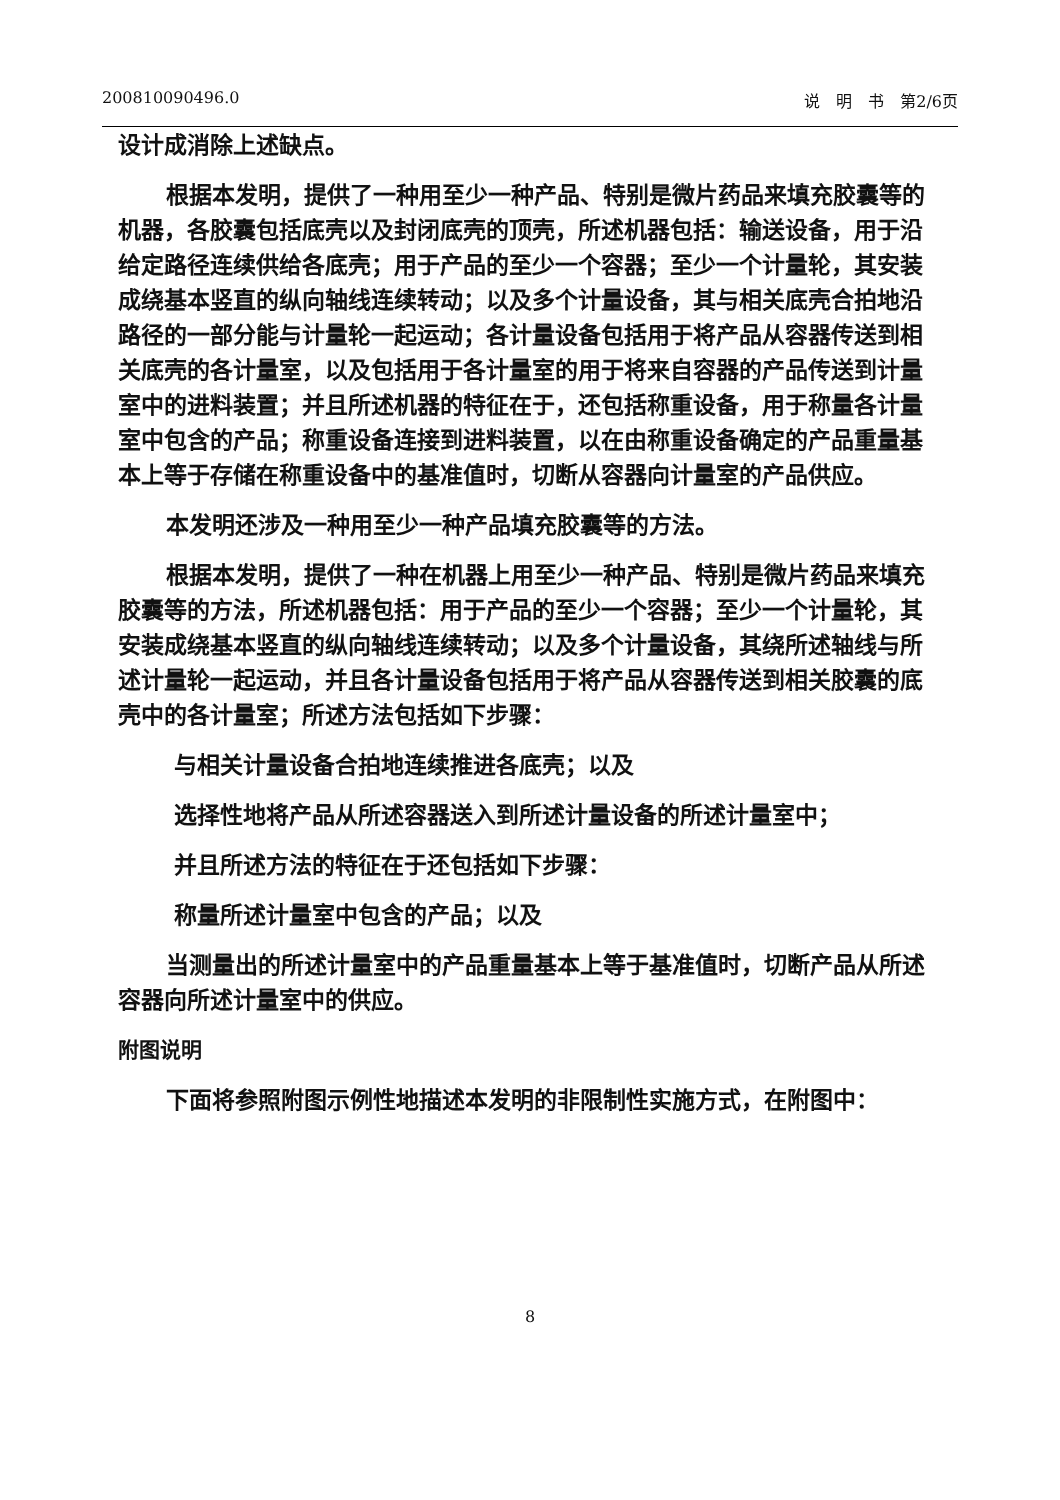200810090496.0 说　明　书　第2/6页
设计成消除上述缺点。
根据本发明，提供了一种用至少一种产品、特别是微片药品来填充胶囊等的机器，各胶囊包括底壳以及封闭底壳的顶壳，所述机器包括：输送设备，用于沿给定路径连续供给各底壳；用于产品的至少一个容器；至少一个计量轮，其安装成绕基本竖直的纵向轴线连续转动；以及多个计量设备，其与相关底壳合拍地沿路径的一部分能与计量轮一起运动；各计量设备包括用于将产品从容器传送到相关底壳的各计量室，以及包括用于各计量室的用于将来自容器的产品传送到计量室中的进料装置；并且所述机器的特征在于，还包括称重设备，用于称量各计量室中包含的产品；称重设备连接到进料装置，以在由称重设备确定的产品重量基本上等于存储在称重设备中的基准值时，切断从容器向计量室的产品供应。
本发明还涉及一种用至少一种产品填充胶囊等的方法。
根据本发明，提供了一种在机器上用至少一种产品、特别是微片药品来填充胶囊等的方法，所述机器包括：用于产品的至少一个容器；至少一个计量轮，其安装成绕基本竖直的纵向轴线连续转动；以及多个计量设备，其绕所述轴线与所述计量轮一起运动，并且各计量设备包括用于将产品从容器传送到相关胶囊的底壳中的各计量室；所述方法包括如下步骤：
与相关计量设备合拍地连续推进各底壳；以及
选择性地将产品从所述容器送入到所述计量设备的所述计量室中；
并且所述方法的特征在于还包括如下步骤：
称量所述计量室中包含的产品；以及
当测量出的所述计量室中的产品重量基本上等于基准值时，切断产品从所述容器向所述计量室中的供应。
附图说明
下面将参照附图示例性地描述本发明的非限制性实施方式，在附图中：
8